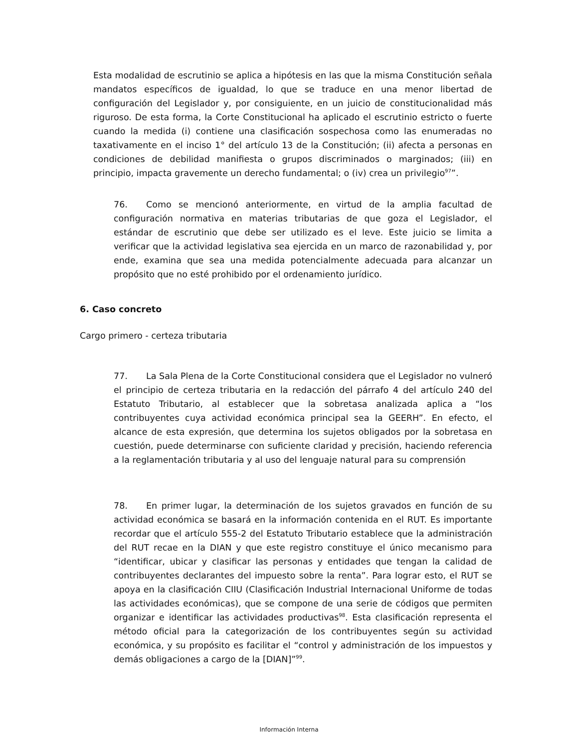Esta modalidad de escrutinio se aplica a hipótesis en las que la misma Constitución señala mandatos específicos de igualdad, lo que se traduce en una menor libertad de configuración del Legislador y, por consiguiente, en un juicio de constitucionalidad más riguroso. De esta forma, la Corte Constitucional ha aplicado el escrutinio estricto o fuerte cuando la medida (i) contiene una clasificación sospechosa como las enumeradas no taxativamente en el inciso 1° del artículo 13 de la Constitución; (ii) afecta a personas en condiciones de debilidad manifiesta o grupos discriminados o marginados; (iii) en principio, impacta gravemente un derecho fundamental; o (iv) crea un privilegio<sup>97</sup>”.
76. Como se mencionó anteriormente, en virtud de la amplia facultad de configuración normativa en materias tributarias de que goza el Legislador, el estándar de escrutinio que debe ser utilizado es el leve. Este juicio se limita a verificar que la actividad legislativa sea ejercida en un marco de razonabilidad y, por ende, examina que sea una medida potencialmente adecuada para alcanzar un propósito que no esté prohibido por el ordenamiento jurídico.
6. Caso concreto
Cargo primero - certeza tributaria
77. La Sala Plena de la Corte Constitucional considera que el Legislador no vulneró el principio de certeza tributaria en la redacción del párrafo 4 del artículo 240 del Estatuto Tributario, al establecer que la sobretasa analizada aplica a “los contribuyentes cuya actividad económica principal sea la GEERH”. En efecto, el alcance de esta expresión, que determina los sujetos obligados por la sobretasa en cuestión, puede determinarse con suficiente claridad y precisión, haciendo referencia a la reglamentación tributaria y al uso del lenguaje natural para su comprensión
78. En primer lugar, la determinación de los sujetos gravados en función de su actividad económica se basará en la información contenida en el RUT. Es importante recordar que el artículo 555-2 del Estatuto Tributario establece que la administración del RUT recae en la DIAN y que este registro constituye el único mecanismo para “identificar, ubicar y clasificar las personas y entidades que tengan la calidad de contribuyentes declarantes del impuesto sobre la renta”. Para lograr esto, el RUT se apoya en la clasificación CIIU (Clasificación Industrial Internacional Uniforme de todas las actividades económicas), que se compone de una serie de códigos que permiten organizar e identificar las actividades productivas<sup>98</sup>. Esta clasificación representa el método oficial para la categorización de los contribuyentes según su actividad económica, y su propósito es facilitar el “control y administración de los impuestos y demás obligaciones a cargo de la [DIAN]”<sup>99</sup>.
Información Interna